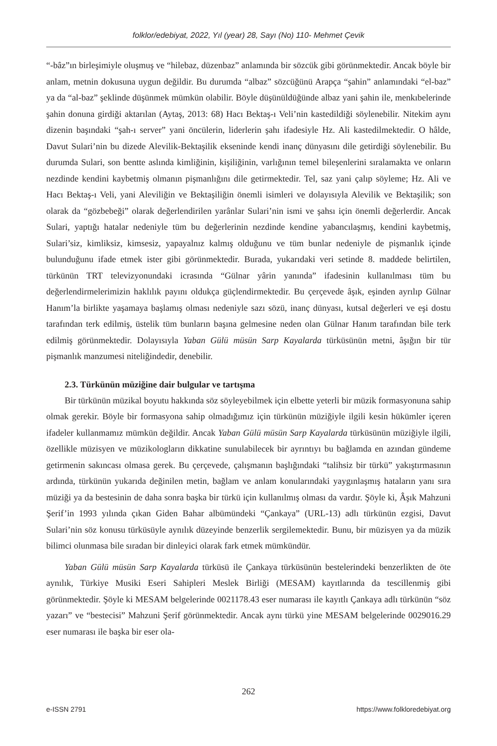folklor/edebiyat, 2022, Yıl (year) 28, Sayı (No) 110- Mehmet Çevik
“-bâz”ın birleşimiyle oluşmuş ve “hilebaz, düzenbaz” anlamında bir sözcük gibi görünmektedir. Ancak böyle bir anlam, metnin dokusuna uygun değildir. Bu durumda “albaz” sözcüğünü Arapça “şahin” anlamındaki “el-baz” ya da “al-baz” şeklinde düşünmek mümkün olabilir. Böyle düşünüldüğünde albaz yani şahin ile, menkıbelerinde şahin donuna girdiği aktarılan (Aytaş, 2013: 68) Hacı Bektaş-ı Veli’nin kastedildiği söylenebilir. Nitekim aynı dizenin başındaki “şah-ı server” yani öncülerin, liderlerin şahı ifadesiyle Hz. Ali kastedilmektedir. O hâlde, Davut Sulari’nin bu dizede Alevilik-Bektaşilik ekseninde kendi inanç dünyasını dile getirdiği söylenebilir. Bu durumda Sulari, son bentte aslında kimliğinin, kişiliğinin, varlığının temel bileşenlerini sıralamakta ve onların nezdinde kendini kaybetmiş olmanın pişmanlığını dile getirmektedir. Tel, saz yani çalıp söyleme; Hz. Ali ve Hacı Bektaş-ı Veli, yani Aleviliğin ve Bektaşiliğin önemli isimleri ve dolayısıyla Alevilik ve Bektaşilik; son olarak da “gözbebeği” olarak değerlendirilen yarânlar Sulari’nin ismi ve şahsı için önemli değerlerdir. Ancak Sulari, yaptığı hatalar nedeniyle tüm bu değerlerinin nezdinde kendine yabancılaşmış, kendini kaybetmiş, Sulari’siz, kimliksiz, kimsesiz, yapayalnız kalmış olduğunu ve tüm bunlar nedeniyle de pişmanlık içinde bulunduğunu ifade etmek ister gibi görünmektedir. Burada, yukarıdaki veri setinde 8. maddede belirtilen, türkünün TRT televizyonundaki icrasında “Gülnar yârin yanında” ifadesinin kullanılması tüm bu değerlendirmelerimizin haklılık payını oldukça güçlendirmektedir. Bu çerçevede âşık, eşinden ayrılıp Gülnar Hanım’la birlikte yaşamaya başlamış olması nedeniyle sazı sözü, inanç dünyası, kutsal değerleri ve eşi dostu tarafından terk edilmiş, üstelik tüm bunların başına gelmesine neden olan Gülnar Hanım tarafından bile terk edilmiş görünmektedir. Dolayısıyla Yaban Gülü müsün Sarp Kayalarda türküsünün metni, âşığın bir tür pişmanlık manzumesi niteliğindedir, denebilir.
2.3. Türkünün müziğine dair bulgular ve tartışma
Bir türkünün müzikal boyutu hakkında söz söyleyebilmek için elbette yeterli bir müzik formasyonuna sahip olmak gerekir. Böyle bir formasyona sahip olmadığımız için türkünün müziğiyle ilgili kesin hükümler içeren ifadeler kullanmamız mümkün değildir. Ancak Yaban Gülü müsün Sarp Kayalarda türküsünün müziğiyle ilgili, özellikle müzisyen ve müzikologların dikkatine sunulabilecek bir ayrıntıyı bu bağlamda en azından gündeme getirmenin sakıncası olmasa gerek. Bu çerçevede, çalışmanın başlığındaki “talihsiz bir türkü” yakıştırmasının ardında, türkünün yukarıda değinilen metin, bağlam ve anlam konularındaki yaygınlaşmış hataların yanı sıra müziği ya da bestesinin de daha sonra başka bir türkü için kullanılmış olması da vardır. Şöyle ki, Âşık Mahzuni Şerif’in 1993 yılında çıkan Giden Bahar albümündeki “Çankaya” (URL-13) adlı türkünün ezgisi, Davut Sulari’nin söz konusu türküsüyle aynılık düzeyinde benzerlik sergilemektedir. Bunu, bir müzisyen ya da müzik bilimci olunmasa bile sıradan bir dinleyici olarak fark etmek mümkündür.
Yaban Gülü müsün Sarp Kayalarda türküsü ile Çankaya türküsünün bestelerindeki benzerlikten de öte aynılık, Türkiye Musiki Eseri Sahipleri Meslek Birliği (MESAM) kayıtlarında da tescillenmiş gibi görünmektedir. Şöyle ki MESAM belgelerinde 0021178.43 eser numarası ile kayıtlı Çankaya adlı türkünün “söz yazarı” ve “bestecisi” Mahzuni Şerif görünmektedir. Ancak aynı türkü yine MESAM belgelerinde 0029016.29 eser numarası ile başka bir eser ola-
262
e-ISSN 2791 https://www.folkloredebiyat.org